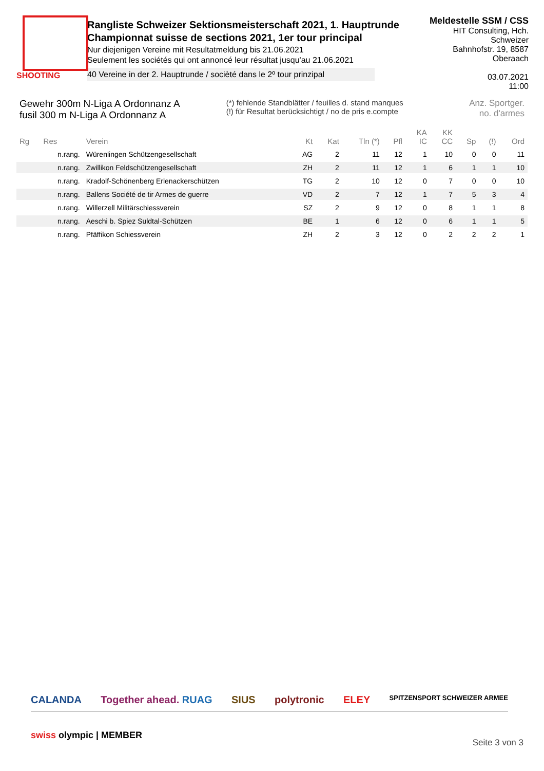SHOOTING
Rangliste Schweizer Sektionsmeisterschaft 2021, 1. Hauptrunde
Championnat suisse de sections 2021, 1er tour principal
Nur diejenigen Vereine mit Resultatmeldung bis 21.06.2021
Seulement les sociétés qui ont annoncé leur résultat jusqu'au 21.06.2021
40 Vereine in der 2. Hauptrunde / socièté dans le 2º tour prinzipal
Meldestelle SSM / CSS
HIT Consulting, Hch. Schweizer
Bahnhofstr. 19, 8587 Oberaach
03.07.2021
11:00
Gewehr 300m N-Liga A Ordonnanz A
fusil 300 m N-Liga A Ordonnanz A
(*) fehlende Standblätter / feuilles d. stand manques
(!) für Resultat berücksichtigt / no de pris e.compte
Anz. Sportger.
no. d'armes
| Rg | Res | Verein | Kt | Kat | Tln (*) | Pfl | KA IC | KK CC | Sp | (!) | Ord |
| --- | --- | --- | --- | --- | --- | --- | --- | --- | --- | --- | --- |
| | n.rang. | Würenlingen Schützengesellschaft | AG | 2 | 11 | 12 | 1 | 10 | 0 | 0 | 11 |
| | n.rang. | Zwillikon Feldschützengesellschaft | ZH | 2 | 11 | 12 | 1 | 6 | 1 | 1 | 10 |
| | n.rang. | Kradolf-Schönenberg Erlenackerschützen | TG | 2 | 10 | 12 | 0 | 7 | 0 | 0 | 10 |
| | n.rang. | Ballens Société de tir Armes de guerre | VD | 2 | 7 | 12 | 1 | 7 | 5 | 3 | 4 |
| | n.rang. | Willerzell Militärschiessverein | SZ | 2 | 9 | 12 | 0 | 8 | 1 | 1 | 8 |
| | n.rang. | Aeschi b. Spiez Suldtal-Schützen | BE | 1 | 6 | 12 | 0 | 6 | 1 | 1 | 5 |
| | n.rang. | Pfäffikon Schiessverein | ZH | 2 | 3 | 12 | 0 | 2 | 2 | 2 | 1 |
CALANDA Together ahead. RUAG SIUS polytronic ELEY SPITZENSPORT SCHWEIZER ARMEE
swiss olympic | MEMBER
Seite 3 von 3